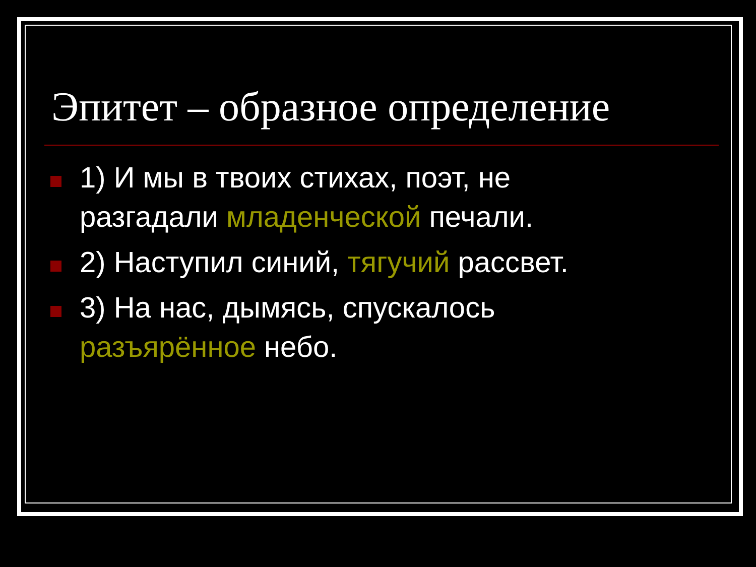Эпитет – образное определение
1) И мы в твоих стихах, поэт, не разгадали младенческой печали.
2) Наступил синий, тягучий рассвет.
3) На нас, дымясь, спускалось разъярённое небо.